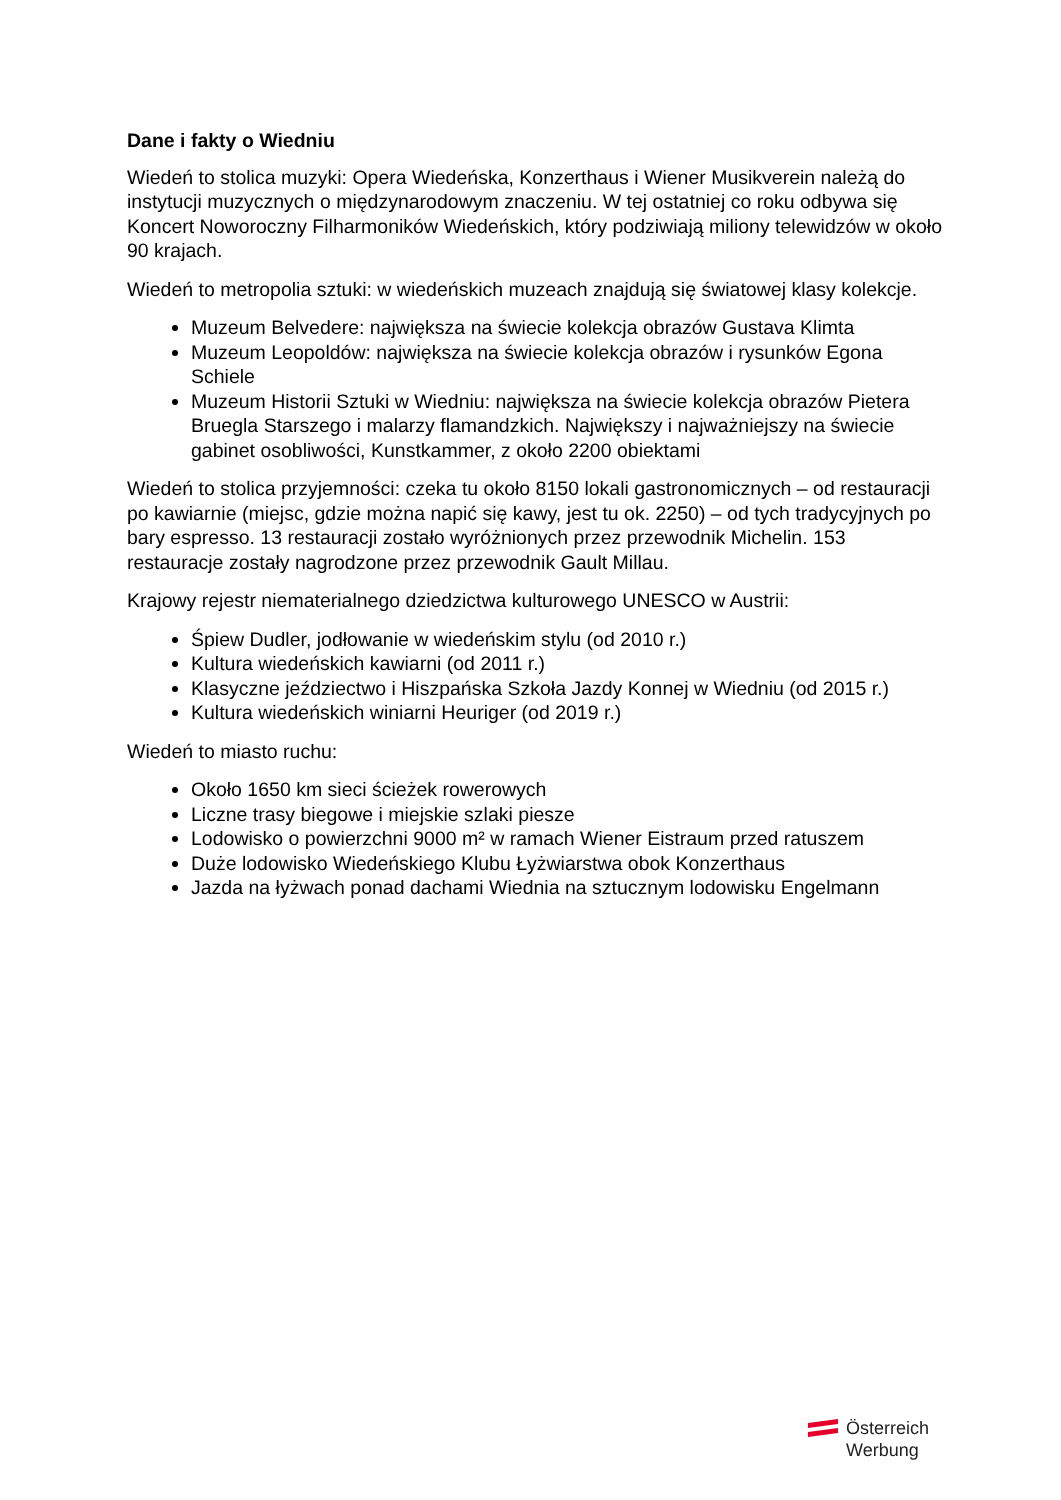Dane i fakty o Wiedniu
Wiedeń to stolica muzyki: Opera Wiedeńska, Konzerthaus i Wiener Musikverein należą do instytucji muzycznych o międzynarodowym znaczeniu. W tej ostatniej co roku odbywa się Koncert Noworoczny Filharmoników Wiedeńskich, który podziwiają miliony telewidzów w około 90 krajach.
Wiedeń to metropolia sztuki: w wiedeńskich muzeach znajdują się światowej klasy kolekcje.
Muzeum Belvedere: największa na świecie kolekcja obrazów Gustava Klimta
Muzeum Leopoldów: największa na świecie kolekcja obrazów i rysunków Egona Schiele
Muzeum Historii Sztuki w Wiedniu: największa na świecie kolekcja obrazów Pietera Bruegla Starszego i malarzy flamandzkich. Największy i najważniejszy na świecie gabinet osobliwości, Kunstkammer, z około 2200 obiektami
Wiedeń to stolica przyjemności: czeka tu około 8150 lokali gastronomicznych – od restauracji po kawiarnie (miejsc, gdzie można napić się kawy, jest tu ok. 2250) – od tych tradycyjnych po bary espresso. 13 restauracji zostało wyróżnionych przez przewodnik Michelin. 153 restauracje zostały nagrodzone przez przewodnik Gault Millau.
Krajowy rejestr niematerialnego dziedzictwa kulturowego UNESCO w Austrii:
Śpiew Dudler, jodłowanie w wiedeńskim stylu (od 2010 r.)
Kultura wiedeńskich kawiarni (od 2011 r.)
Klasyczne jeździectwo i Hiszpańska Szkoła Jazdy Konnej w Wiedniu (od 2015 r.)
Kultura wiedeńskich winiarni Heuriger (od 2019 r.)
Wiedeń to miasto ruchu:
Około 1650 km sieci ścieżek rowerowych
Liczne trasy biegowe i miejskie szlaki piesze
Lodowisko o powierzchni 9000 m² w ramach Wiener Eistraum przed ratuszem
Duże lodowisko Wiedeńskiego Klubu Łyżwiarstwa obok Konzerthaus
Jazda na łyżwach ponad dachami Wiednia na sztucznym lodowisku Engelmann
Österreich
Werbung